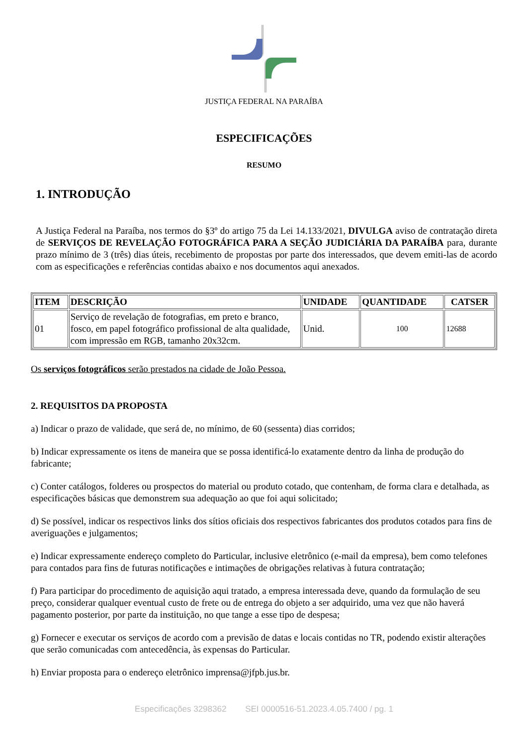JUSTIÇA FEDERAL NA PARAÍBA
ESPECIFICAÇÕES
RESUMO
1. INTRODUÇÃO
A Justiça Federal na Paraíba, nos termos do §3º do artigo 75 da Lei 14.133/2021, DIVULGA aviso de contratação direta de SERVIÇOS DE REVELAÇÃO FOTOGRÁFICA PARA A SEÇÃO JUDICIÁRIA DA PARAÍBA para, durante prazo mínimo de 3 (três) dias úteis, recebimento de propostas por parte dos interessados, que devem emiti-las de acordo com as especificações e referências contidas abaixo e nos documentos aqui anexados.
| ITEM | DESCRIÇÃO | UNIDADE | QUANTIDADE | CATSER |
| --- | --- | --- | --- | --- |
| 01 | Serviço de revelação de fotografias, em preto e branco, fosco, em papel fotográfico profissional de alta qualidade, com impressão em RGB, tamanho 20x32cm. | Unid. | 100 | 12688 |
Os serviços fotográficos serão prestados na cidade de João Pessoa.
2. REQUISITOS DA PROPOSTA
a) Indicar o prazo de validade, que será de, no mínimo, de 60 (sessenta) dias corridos;
b) Indicar expressamente os itens de maneira que se possa identificá-lo exatamente dentro da linha de produção do fabricante;
c) Conter catálogos, folderes ou prospectos do material ou produto cotado, que contenham, de forma clara e detalhada, as especificações básicas que demonstrem sua adequação ao que foi aqui solicitado;
d) Se possível, indicar os respectivos links dos sítios oficiais dos respectivos fabricantes dos produtos cotados para fins de averiguações e julgamentos;
e) Indicar expressamente endereço completo do Particular, inclusive eletrônico (e-mail da empresa), bem como telefones para contados para fins de futuras notificações e intimações de obrigações relativas à futura contratação;
f) Para participar do procedimento de aquisição aqui tratado, a empresa interessada deve, quando da formulação de seu preço, considerar qualquer eventual custo de frete ou de entrega do objeto a ser adquirido, uma vez que não haverá pagamento posterior, por parte da instituição, no que tange a esse tipo de despesa;
g) Fornecer e executar os serviços de acordo com a previsão de datas e locais contidas no TR, podendo existir alterações que serão comunicadas com antecedência, às expensas do Particular.
h) Enviar proposta para o endereço eletrônico imprensa@jfpb.jus.br.
Especificações 3298362 SEI 0000516-51.2023.4.05.7400 / pg. 1